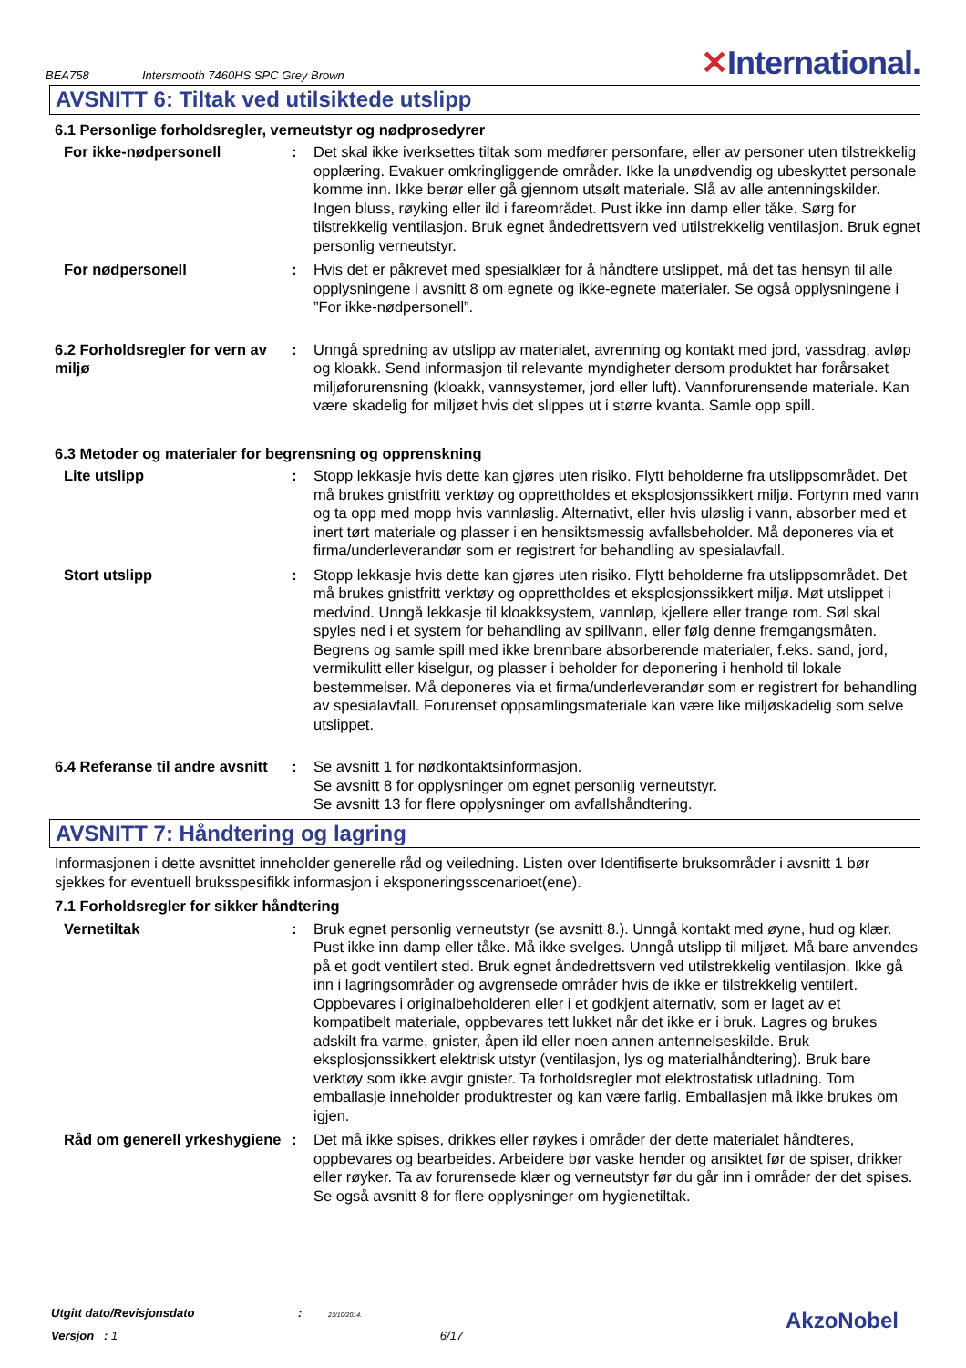BEA758 Intersmooth 7460HS SPC Grey Brown ✕International.
AVSNITT 6: Tiltak ved utilsiktede utslipp
6.1 Personlige forholdsregler, verneutstyr og nødprosedyrer
For ikke-nødpersonell : Det skal ikke iverksettes tiltak som medfører personfare, eller av personer uten tilstrekkelig opplæring. Evakuer omkringliggende områder. Ikke la unødvendig og ubeskyttet personale komme inn. Ikke berør eller gå gjennom utsølt materiale. Slå av alle antenningskilder. Ingen bluss, røyking eller ild i fareområdet. Pust ikke inn damp eller tåke. Sørg for tilstrekkelig ventilasjon. Bruk egnet åndedrettsvern ved utilstrekkelig ventilasjon. Bruk egnet personlig verneutstyr.
For nødpersonell : Hvis det er påkrevet med spesialklær for å håndtere utslippet, må det tas hensyn til alle opplysningene i avsnitt 8 om egnete og ikke-egnete materialer. Se også opplysningene i ”For ikke-nødpersonell”.
6.2 Forholdsregler for vern av miljø
: Unngå spredning av utslipp av materialet, avrenning og kontakt med jord, vassdrag, avløp og kloakk. Send informasjon til relevante myndigheter dersom produktet har forårsaket miljøforurensning (kloakk, vannsystemer, jord eller luft). Vannforurensende materiale. Kan være skadelig for miljøet hvis det slippes ut i større kvanta. Samle opp spill.
6.3 Metoder og materialer for begrensning og opprenskning
Lite utslipp : Stopp lekkasje hvis dette kan gjøres uten risiko. Flytt beholderne fra utslippsområdet. Det må brukes gnistfritt verktøy og opprettholdes et eksplosjonssikkert miljø. Fortynn med vann og ta opp med mopp hvis vannløslig. Alternativt, eller hvis uløslig i vann, absorber med et inert tørt materiale og plasser i en hensiktsmessig avfallsbeholder. Må deponeres via et firma/underleverandør som er registrert for behandling av spesialavfall.
Stort utslipp : Stopp lekkasje hvis dette kan gjøres uten risiko. Flytt beholderne fra utslippsområdet. Det må brukes gnistfritt verktøy og opprettholdes et eksplosjonssikkert miljø. Møt utslippet i medvind. Unngå lekkasje til kloakksystem, vannløp, kjellere eller trange rom. Søl skal spyles ned i et system for behandling av spillvann, eller følg denne fremgangsmåten. Begrens og samle spill med ikke brennbare absorberende materialer, f.eks. sand, jord, vermikulitt eller kiselgur, og plasser i beholder for deponering i henhold til lokale bestemmelser. Må deponeres via et firma/underleverandør som er registrert for behandling av spesialavfall. Forurenset oppsamlingsmateriale kan være like miljøskadelig som selve utslippet.
6.4 Referanse til andre avsnitt
: Se avsnitt 1 for nødkontaktsinformasjon.
Se avsnitt 8 for opplysninger om egnet personlig verneutstyr.
Se avsnitt 13 for flere opplysninger om avfallshåndtering.
AVSNITT 7: Håndtering og lagring
Informasjonen i dette avsnittet inneholder generelle råd og veiledning. Listen over Identifiserte bruksområder i avsnitt 1 bør sjekkes for eventuell bruksspesifikk informasjon i eksponeringsscenarioet(ene).
7.1 Forholdsregler for sikker håndtering
Vernetiltak : Bruk egnet personlig verneutstyr (se avsnitt 8.). Unngå kontakt med øyne, hud og klær. Pust ikke inn damp eller tåke. Må ikke svelges. Unngå utslipp til miljøet. Må bare anvendes på et godt ventilert sted. Bruk egnet åndedrettsvern ved utilstrekkelig ventilasjon. Ikke gå inn i lagringsområder og avgrensede områder hvis de ikke er tilstrekkelig ventilert. Oppbevares i originalbeholderen eller i et godkjent alternativ, som er laget av et kompatibelt materiale, oppbevares tett lukket når det ikke er i bruk. Lagres og brukes adskilt fra varme, gnister, åpen ild eller noen annen antennelseskilde. Bruk eksplosjonssikkert elektrisk utstyr (ventilasjon, lys og materialhåndtering). Bruk bare verktøy som ikke avgir gnister. Ta forholdsregler mot elektrostatisk utladning. Tom emballasje inneholder produktrester og kan være farlig. Emballasjen må ikke brukes om igjen.
Råd om generell yrkeshygiene
: Det må ikke spises, drikkes eller røykes i områder der dette materialet håndteres, oppbevares og bearbeides. Arbeidere bør vaske hender og ansiktet før de spiser, drikker eller røyker. Ta av forurensede klær og verneutstyr før du går inn i områder der det spises. Se også avsnitt 8 for flere opplysninger om hygienetiltak.
Utgitt dato/Revisjonsdato : 23/10/2014.
Versjon : 1 6/17
AkzoNobel